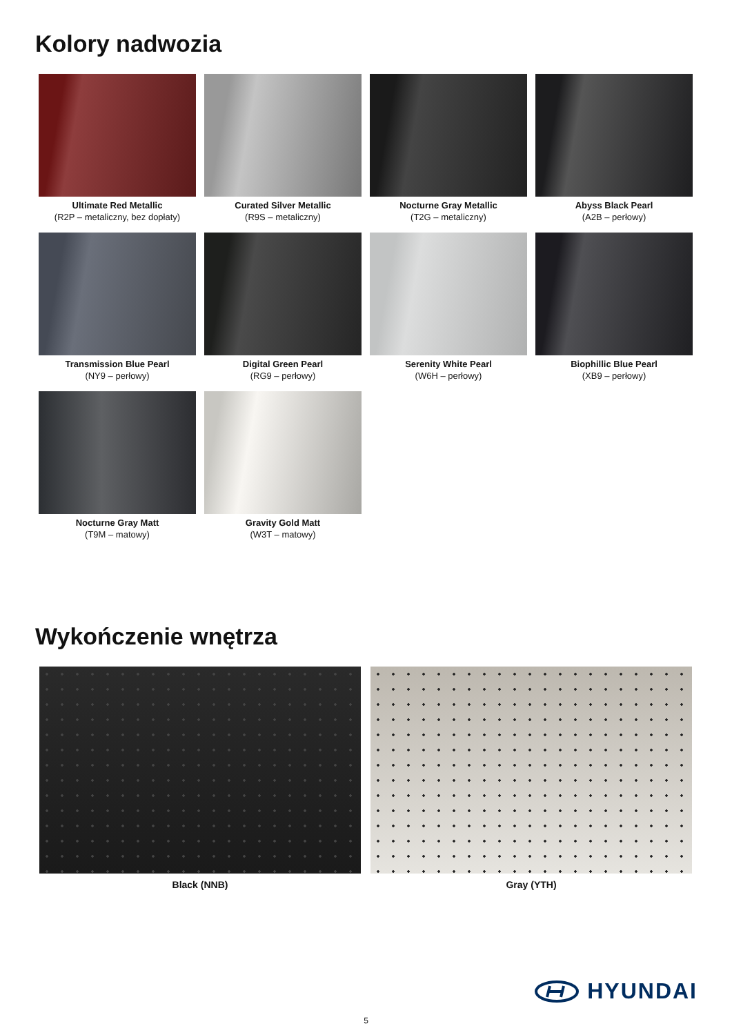Kolory nadwozia
Ultimate Red Metallic
(R2P – metaliczny, bez dopłaty)
Curated Silver Metallic
(R9S – metaliczny)
Nocturne Gray Metallic
(T2G – metaliczny)
Abyss Black Pearl
(A2B – perłowy)
Transmission Blue Pearl
(NY9 – perłowy)
Digital Green Pearl
(RG9 – perłowy)
Serenity White Pearl
(W6H – perłowy)
Biophillic Blue Pearl
(XB9 – perłowy)
Nocturne Gray Matt
(T9M – matowy)
Gravity Gold Matt
(W3T – matowy)
Wykończenie wnętrza
Black (NNB) Gray (YTH)
HYUNDAI
5